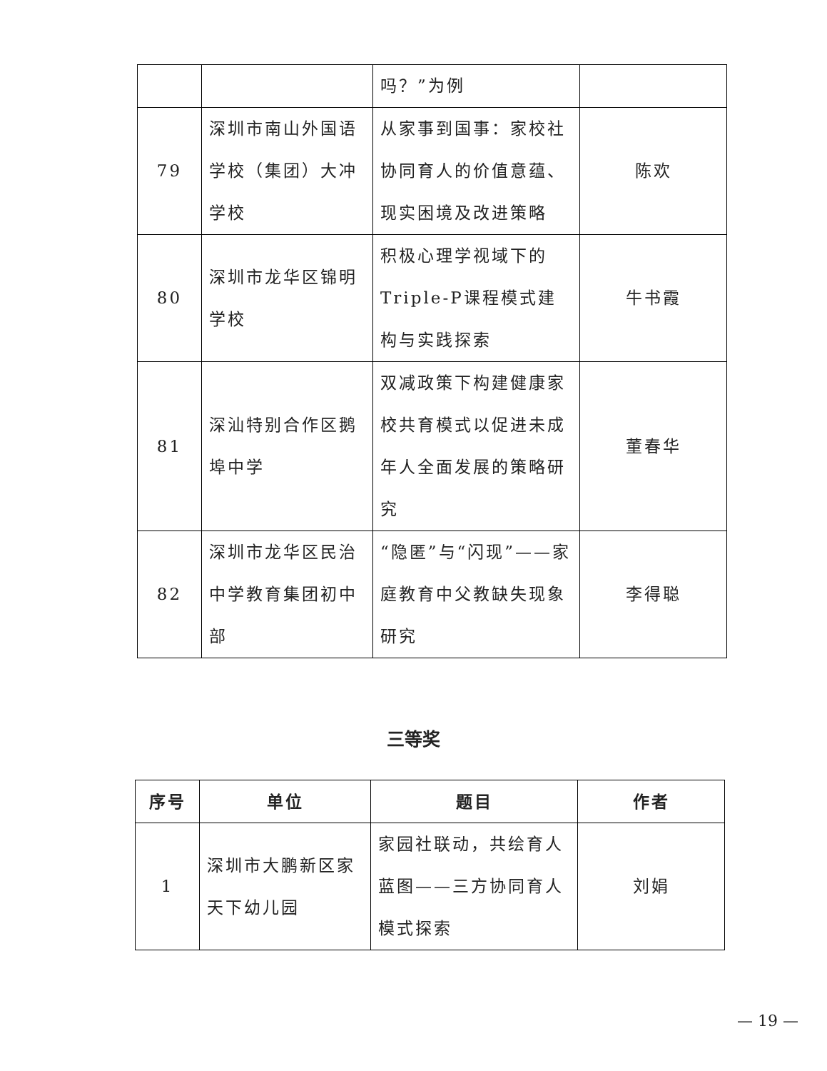| | | 吗？”为例 | |
| 79 | 深圳市南山外国语学校（集团）大冲学校 | 从家事到国事：家校社协同育人的价值意蕴、现实困境及改进策略 | 陈欢 |
| 80 | 深圳市龙华区锦明学校 | 积极心理学视域下的Triple-P课程模式建构与实践探索 | 牛书霞 |
| 81 | 深汕特别合作区鹅埠中学 | 双减政策下构建健康家校共育模式以促进未成年人全面发展的策略研究 | 董春华 |
| 82 | 深圳市龙华区民治中学教育集团初中部 | “隐匿”与“闪现”——家庭教育中父教缺失现象研究 | 李得聪 |
三等奖
| 序号 | 单位 | 题目 | 作者 |
| --- | --- | --- | --- |
| 1 | 深圳市大鹏新区家天下幼儿园 | 家园社联动，共绘育人蓝图——三方协同育人模式探索 | 刘娟 |
— 19 —